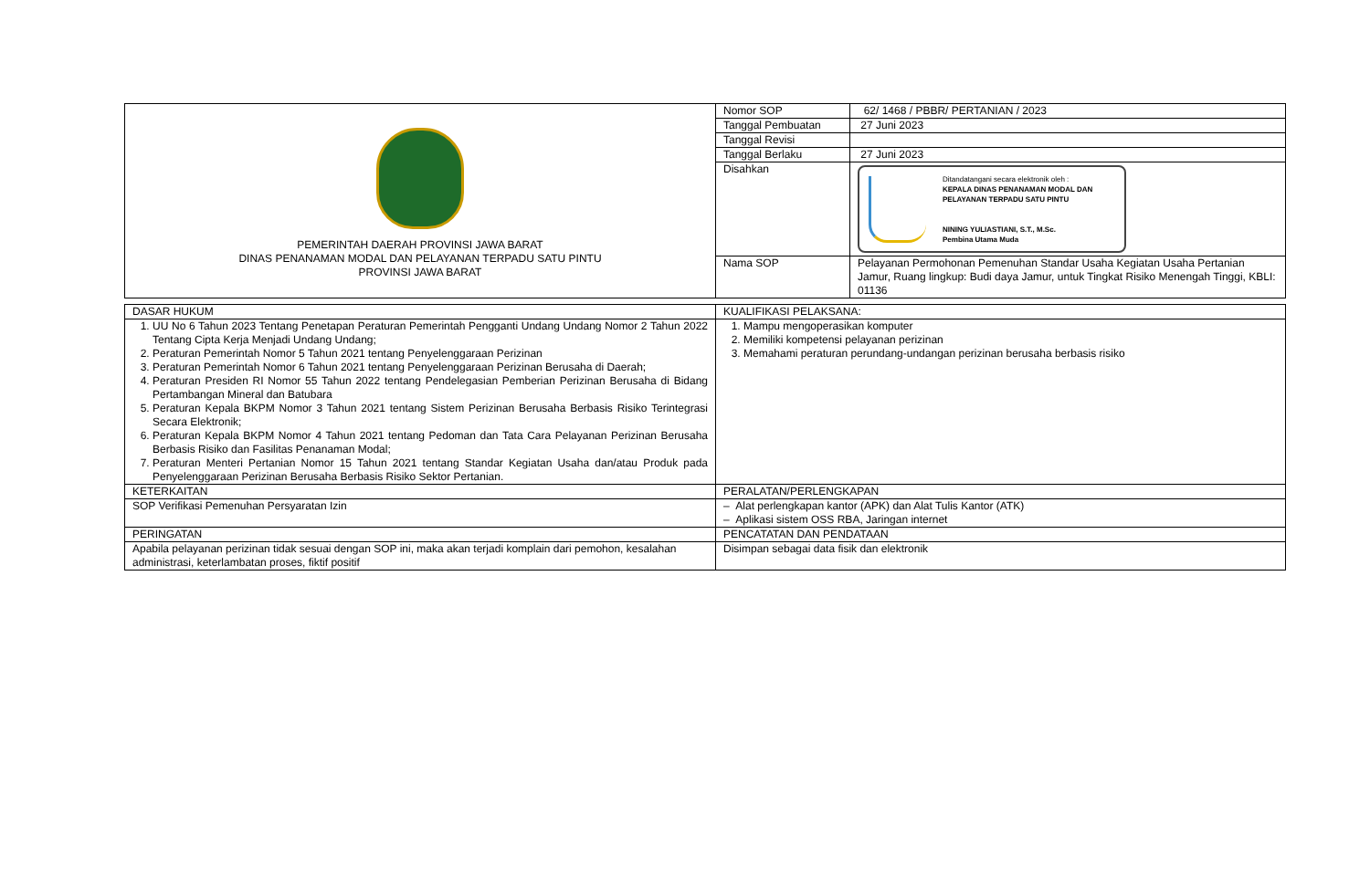| PEMERINTAH DAERAH PROVINSI JAWA BARAT DINAS PENANAMAN MODAL DAN PELAYANAN TERPADU SATU PINTU PROVINSI JAWA BARAT | Nomor SOP | 62/ 1468 / PBBR/ PERTANIAN / 2023 |
| | Tanggal Pembuatan | 27 Juni 2023 |
| | Tanggal Revisi | |
| | Tanggal Berlaku | 27 Juni 2023 |
| | Disahkan | Ditandatangani secara elektronik oleh : KEPALA DINAS PENANAMAN MODAL DAN PELAYANAN TERPADU SATU PINTU NINING YULIASTIANI, S.T., M.Sc. Pembina Utama Muda |
| | Nama SOP | Pelayanan Permohonan Pemenuhan Standar Usaha Kegiatan Usaha Pertanian Jamur, Ruang lingkup: Budi daya Jamur, untuk Tingkat Risiko Menengah Tinggi, KBLI: 01136 |
| DASAR HUKUM | KUALIFIKASI PELAKSANA: |
| 1. UU No 6 Tahun 2023 Tentang Penetapan Peraturan Pemerintah Pengganti Undang Undang Nomor 2 Tahun 2022 Tentang Cipta Kerja Menjadi Undang Undang; 2. Peraturan Pemerintah Nomor 5 Tahun 2021 tentang Penyelenggaraan Perizinan 3. Peraturan Pemerintah Nomor 6 Tahun 2021 tentang Penyelenggaraan Perizinan Berusaha di Daerah; 4. Peraturan Presiden RI Nomor 55 Tahun 2022 tentang Pendelegasian Pemberian Perizinan Berusaha di Bidang Pertambangan Mineral dan Batubara 5. Peraturan Kepala BKPM Nomor 3 Tahun 2021 tentang Sistem Perizinan Berusaha Berbasis Risiko Terintegrasi Secara Elektronik; 6. Peraturan Kepala BKPM Nomor 4 Tahun 2021 tentang Pedoman dan Tata Cara Pelayanan Perizinan Berusaha Berbasis Risiko dan Fasilitas Penanaman Modal; 7. Peraturan Menteri Pertanian Nomor 15 Tahun 2021 tentang Standar Kegiatan Usaha dan/atau Produk pada Penyelenggaraan Perizinan Berusaha Berbasis Risiko Sektor Pertanian. | 1. Mampu mengoperasikan komputer 2. Memiliki kompetensi pelayanan perizinan 3. Memahami peraturan perundang-undangan perizinan berusaha berbasis risiko |
| KETERKAITAN | PERALATAN/PERLENGKAPAN |
| SOP Verifikasi Pemenuhan Persyaratan Izin | – Alat perlengkapan kantor (APK) dan Alat Tulis Kantor (ATK) – Aplikasi sistem OSS RBA, Jaringan internet |
| PERINGATAN | PENCATATAN DAN PENDATAAN |
| Apabila pelayanan perizinan tidak sesuai dengan SOP ini, maka akan terjadi komplain dari pemohon, kesalahan administrasi, keterlambatan proses, fiktif positif | Disimpan sebagai data fisik dan elektronik |